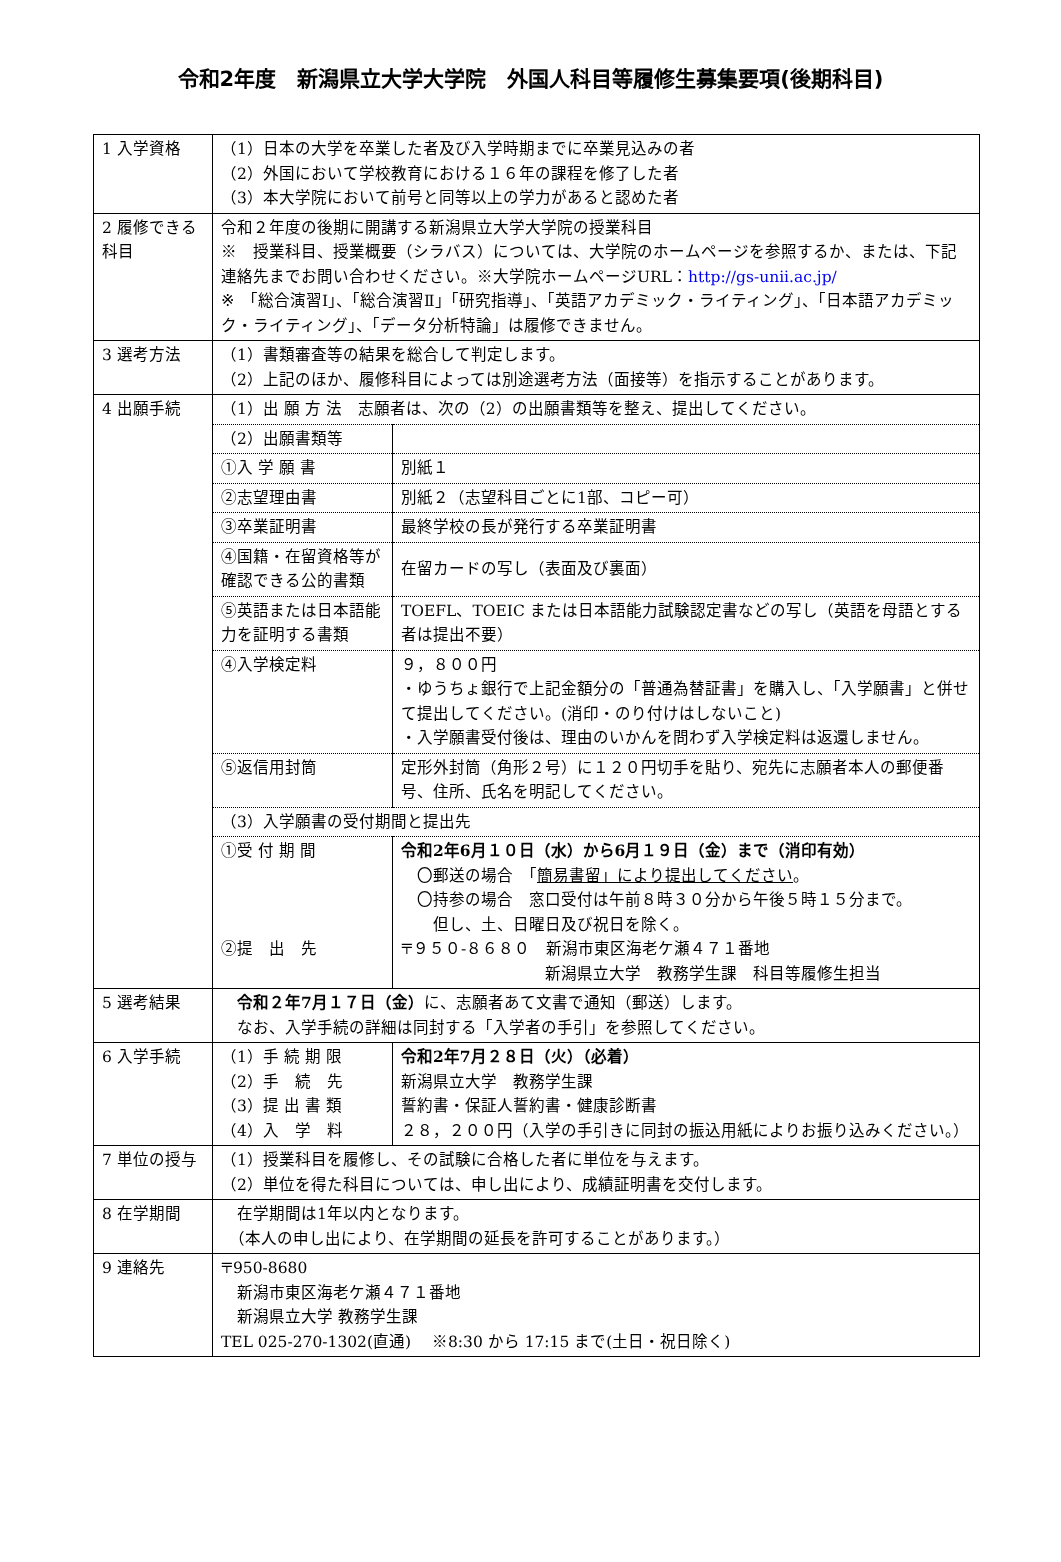令和2年度　新潟県立大学大学院　外国人科目等履修生募集要項(後期科目)
| 1 入学資格 | （1）日本の大学を卒業した者及び入学時期までに卒業見込みの者 （2）外国において学校教育における１６年の課程を修了した者 （3）本大学院において前号と同等以上の学力があると認めた者 |
| 2 履修できる科目 | 令和２年度の後期に開講する新潟県立大学大学院の授業科目 ※ 授業科目、授業概要（シラバス）については、大学院のホームページを参照するか、または、下記連絡先までお問い合わせください。※大学院ホームページURL： http://gs-unii.ac.jp/ ※ 「総合演習Ⅰ」、「総合演習Ⅱ」「研究指導」、「英語アカデミック・ライティング」、「日本語アカデミック・ライティング」、「データ分析特論」は履修できません。 |
| 3 選考方法 | （1）書類審査等の結果を総合して判定します。 （2）上記のほか、履修科目によっては別途選考方法（面接等）を指示することがあります。 |
| 4 出願手続 | / （1）出 願 方 法 志願者は、次の（2）の出願書類等を整え、提出してください。 / / / （2）出願書類等 / / / ①入 学 願 書 / 別紙１ / / ②志望理由書 / 別紙２（志望科目ごとに1部、コピー可） / / ③卒業証明書 / 最終学校の長が発行する卒業証明書 / / ④国籍・在留資格等が確認できる公的書類 / 在留カードの写し（表面及び裏面） / / ⑤英語または日本語能力を証明する書類 / TOEFL、TOEIC または日本語能力試験認定書などの写し（英語を母語とする者は提出不要） / / ④入学検定料 / ９，８００円 ・ゆうちょ銀行で上記金額分の「普通為替証書」を購入し、「入学願書」と併せて提出してください。(消印・のり付けはしないこと) ・入学願書受付後は、理由のいかんを問わず入学検定料は返還しません。 / / ⑤返信用封筒 / 定形外封筒（角形２号）に１２０円切手を貼り、宛先に志願者本人の郵便番号、住所、氏名を明記してください。 / / （3）入学願書の受付期間と提出先 / / / ①受 付 期 間 ②提 出 先 / 令和2年6月１０日（水）から6月１９日（金）まで（消印有効） 〇郵送の場合 「 簡易書留」により提出してください 。 〇持参の場合 窓口受付は午前８時３０分から午後５時１５分まで。 但し、土、日曜日及び祝日を除く。 〒９５０-８６８０ 新潟市東区海老ケ瀬４７１番地 新潟県立大学 教務学生課 科目等履修生担当 / |
| 5 選考結果 | 令和２年7月１７日（金） に、志願者あて文書で通知（郵送）します。 なお、入学手続の詳細は同封する「入学者の手引」を参照してください。 |
| 6 入学手続 | / （1）手 続 期 限 （2）手 続 先 （3）提 出 書 類 （4）入 学 料 / 令和2年7月２８日（火）（必着） 新潟県立大学 教務学生課 誓約書・保証人誓約書・健康診断書 ２８，２００円（入学の手引きに同封の振込用紙によりお振り込みください。） / |
| 7 単位の授与 | （1）授業科目を履修し、その試験に合格した者に単位を与えます。 （2）単位を得た科目については、申し出により、成績証明書を交付します。 |
| 8 在学期間 | 在学期間は1年以内となります。 （本人の申し出により、在学期間の延長を許可することがあります。） |
| 9 連絡先 | 〒950-8680 新潟市東区海老ケ瀬４７１番地 新潟県立大学 教務学生課 TEL 025-270-1302(直通) ※8:30 から 17:15 まで(土日・祝日除く) |